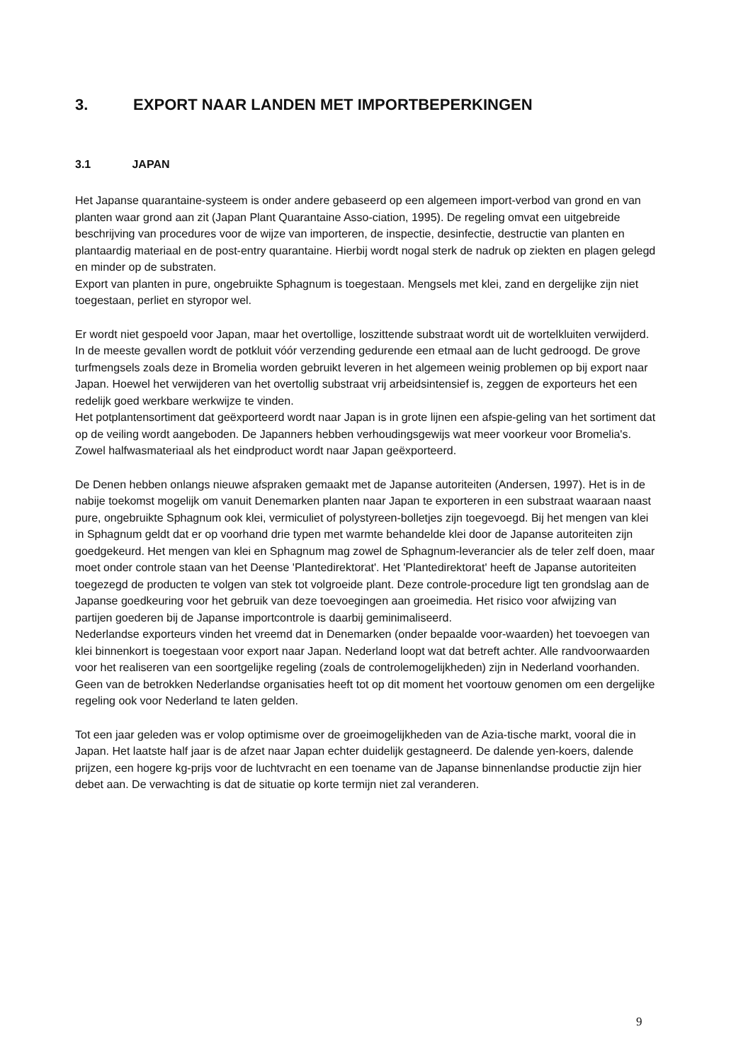3. EXPORT NAAR LANDEN MET IMPORTBEPERKINGEN
3.1 JAPAN
Het Japanse quarantaine-systeem is onder andere gebaseerd op een algemeen import-verbod van grond en van planten waar grond aan zit (Japan Plant Quarantaine Asso-ciation, 1995). De regeling omvat een uitgebreide beschrijving van procedures voor de wijze van importeren, de inspectie, desinfectie, destructie van planten en plantaardig materiaal en de post-entry quarantaine. Hierbij wordt nogal sterk de nadruk op ziekten en plagen gelegd en minder op de substraten.
Export van planten in pure, ongebruikte Sphagnum is toegestaan. Mengsels met klei, zand en dergelijke zijn niet toegestaan, perliet en styropor wel.
Er wordt niet gespoeld voor Japan, maar het overtollige, loszittende substraat wordt uit de wortelkluiten verwijderd. In de meeste gevallen wordt de potkluit vóór verzending gedurende een etmaal aan de lucht gedroogd. De grove turfmengsels zoals deze in Bromelia worden gebruikt leveren in het algemeen weinig problemen op bij export naar Japan. Hoewel het verwijderen van het overtollig substraat vrij arbeidsintensief is, zeggen de exporteurs het een redelijk goed werkbare werkwijze te vinden.
Het potplantensortiment dat geëxporteerd wordt naar Japan is in grote lijnen een afspie-geling van het sortiment dat op de veiling wordt aangeboden. De Japanners hebben verhoudingsgewijs wat meer voorkeur voor Bromelia's. Zowel halfwasmateriaal als het eindproduct wordt naar Japan geëxporteerd.
De Denen hebben onlangs nieuwe afspraken gemaakt met de Japanse autoriteiten (Andersen, 1997). Het is in de nabije toekomst mogelijk om vanuit Denemarken planten naar Japan te exporteren in een substraat waaraan naast pure, ongebruikte Sphagnum ook klei, vermiculiet of polystyreen-bolletjes zijn toegevoegd. Bij het mengen van klei in Sphagnum geldt dat er op voorhand drie typen met warmte behandelde klei door de Japanse autoriteiten zijn goedgekeurd. Het mengen van klei en Sphagnum mag zowel de Sphagnum-leverancier als de teler zelf doen, maar moet onder controle staan van het Deense 'Plantedirektorat'. Het 'Plantedirektorat' heeft de Japanse autoriteiten toegezegd de producten te volgen van stek tot volgroeide plant. Deze controle-procedure ligt ten grondslag aan de Japanse goedkeuring voor het gebruik van deze toevoegingen aan groeimedia. Het risico voor afwijzing van partijen goederen bij de Japanse importcontrole is daarbij geminimaliseerd.
Nederlandse exporteurs vinden het vreemd dat in Denemarken (onder bepaalde voor-waarden) het toevoegen van klei binnenkort is toegestaan voor export naar Japan. Nederland loopt wat dat betreft achter. Alle randvoorwaarden voor het realiseren van een soortgelijke regeling (zoals de controlemogelijkheden) zijn in Nederland voorhanden. Geen van de betrokken Nederlandse organisaties heeft tot op dit moment het voortouw genomen om een dergelijke regeling ook voor Nederland te laten gelden.
Tot een jaar geleden was er volop optimisme over de groeimogelijkheden van de Azia-tische markt, vooral die in Japan. Het laatste half jaar is de afzet naar Japan echter duidelijk gestagneerd. De dalende yen-koers, dalende prijzen, een hogere kg-prijs voor de luchtvracht en een toename van de Japanse binnenlandse productie zijn hier debet aan. De verwachting is dat de situatie op korte termijn niet zal veranderen.
9